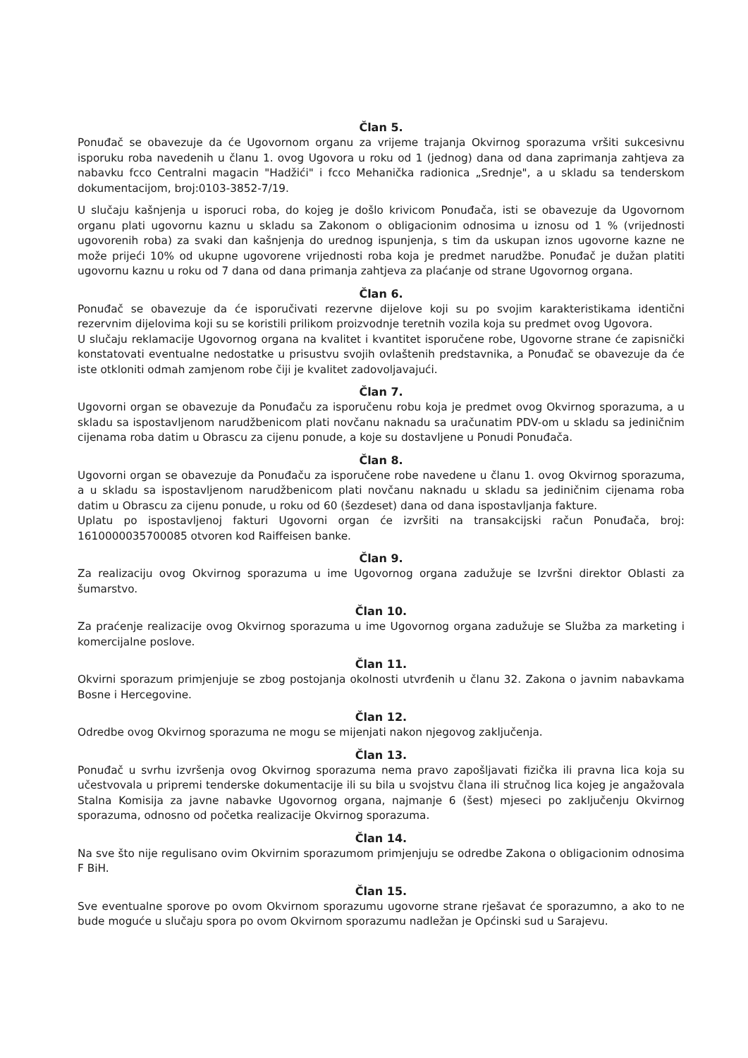Član 5.
Ponuđač se obavezuje da će Ugovornom organu za vrijeme trajanja Okvirnog sporazuma vršiti sukcesivnu isporuku roba navedenih u članu 1. ovog Ugovora u roku od 1 (jednog) dana od dana zaprimanja zahtjeva za nabavku fcco Centralni magacin "Hadžići" i fcco Mehanička radionica „Srednje", a u skladu sa tenderskom dokumentacijom, broj:0103-3852-7/19.
U slučaju kašnjenja u isporuci roba, do kojeg je došlo krivicom Ponuđača, isti se obavezuje da Ugovornom organu plati ugovornu kaznu u skladu sa Zakonom o obligacionim odnosima u iznosu od 1 % (vrijednosti ugovorenih roba) za svaki dan kašnjenja do urednog ispunjenja, s tim da uskupan iznos ugovorne kazne ne može prijeći 10% od ukupne ugovorene vrijednosti roba koja je predmet narudžbe. Ponuđač je dužan platiti ugovornu kaznu u roku od 7 dana od dana primanja zahtjeva za plaćanje od strane Ugovornog organa.
Član 6.
Ponuđač se obavezuje da će isporučivati rezervne dijelove koji su po svojim karakteristikama identični rezervnim dijelovima koji su se koristili prilikom proizvodnje teretnih vozila koja su predmet ovog Ugovora.
U slučaju reklamacije Ugovornog organa na kvalitet i kvantitet isporučene robe, Ugovorne strane će zapisnički konstatovati eventualne nedostatke u prisustvu svojih ovlaštenih predstavnika, a Ponuđač se obavezuje da će iste otkloniti odmah zamjenom robe čiji je kvalitet zadovoljavajući.
Član 7.
Ugovorni organ se obavezuje da Ponuđaču za isporučenu robu koja je predmet ovog Okvirnog sporazuma, a u skladu sa ispostavljenom narudžbenicom plati novčanu naknadu sa uračunatim PDV-om u skladu sa jediničnim cijenama roba datim u Obrascu za cijenu ponude, a koje su dostavljene u Ponudi Ponuđača.
Član 8.
Ugovorni organ se obavezuje da Ponuđaču za isporučene robe navedene u članu 1. ovog Okvirnog sporazuma, a u skladu sa ispostavljenom narudžbenicom plati novčanu naknadu u skladu sa jediničnim cijenama roba datim u Obrascu za cijenu ponude, u roku od 60 (šezdeset) dana od dana ispostavljanja fakture.
Uplatu po ispostavljenoj fakturi Ugovorni organ će izvršiti na transakcijski račun Ponuđača, broj: 1610000035700085 otvoren kod Raiffeisen banke.
Član 9.
Za realizaciju ovog Okvirnog sporazuma u ime Ugovornog organa zadužuje se Izvršni direktor Oblasti za šumarstvo.
Član 10.
Za praćenje realizacije ovog Okvirnog sporazuma u ime Ugovornog organa zadužuje se Služba za marketing i komercijalne poslove.
Član 11.
Okvirni sporazum primjenjuje se zbog postojanja okolnosti utvrđenih u članu 32. Zakona o javnim nabavkama Bosne i Hercegovine.
Član 12.
Odredbe ovog Okvirnog sporazuma ne mogu se mijenjati nakon njegovog zaključenja.
Član 13.
Ponuđač u svrhu izvršenja ovog Okvirnog sporazuma nema pravo zapošljavati fizička ili pravna lica koja su učestvovala u pripremi tenderske dokumentacije ili su bila u svojstvu člana ili stručnog lica kojeg je angažovala Stalna Komisija za javne nabavke Ugovornog organa, najmanje 6 (šest) mjeseci po zaključenju Okvirnog sporazuma, odnosno od početka realizacije Okvirnog sporazuma.
Član 14.
Na sve što nije regulisano ovim Okvirnim sporazumom primjenjuju se odredbe Zakona o obligacionim odnosima F BiH.
Član 15.
Sve eventualne sporove po ovom Okvirnom sporazumu ugovorne strane rješavat će sporazumno, a ako to ne bude moguće u slučaju spora po ovom Okvirnom sporazumu nadležan je Općinski sud u Sarajevu.